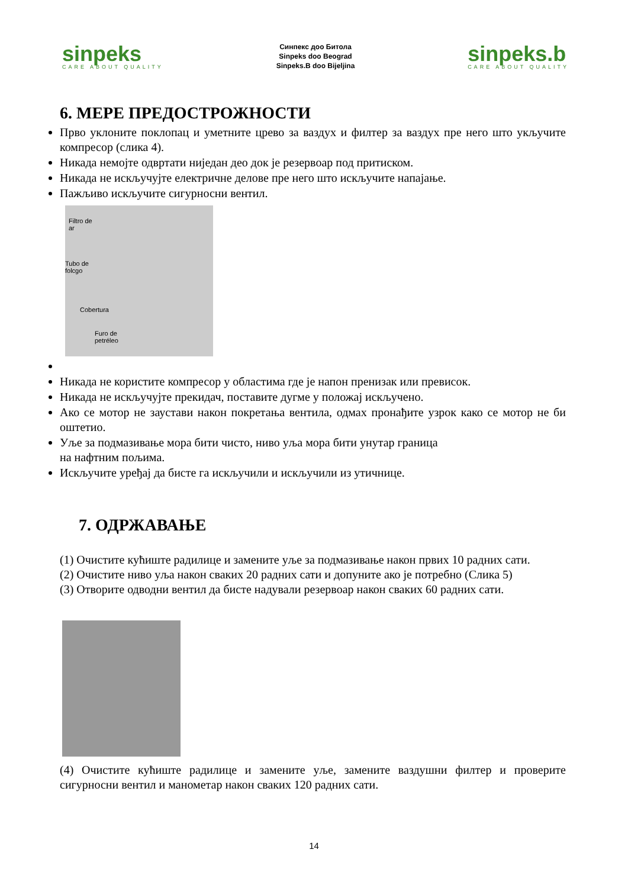sinpeks
CARE ABOUT QUALITY
Синпекс доо Битола
Sinpeks doo Beograd
Sinpeks.B doo Bijeljina
sinpeks.b
CARE ABOUT QUALITY
6. МЕРЕ ПРЕДОСТРОЖНОСТИ
Прво уклоните поклопац и уметните црево за ваздух и филтер за ваздух пре него што укључите компресор (слика 4).
Никада немојте одвртати ниједан део док је резервоар под притиском.
Никада не искључујте електричне делове пре него што искључите напајање.
Пажљиво искључите сигурносни вентил.
Filtro de
ar
Tubo de
folcgo
Cobertura
Furo de
petréleo
Никада не користите компресор у областима где је напон пренизак или превисок.
Никада не искључујте прекидач, поставите дугме у положај искључено.
Ако се мотор не заустави након покретања вентила, одмах пронађите узрок како се мотор не би оштетио.
Уље за подмазивање мора бити чисто, ниво уља мора бити унутар граница
на нафтним пољима.
Искључите уређај да бисте га искључили и искључили из утичнице.
7. ОДРЖАВАЊЕ
(1) Очистите кућиште радилице и замените уље за подмазивање након првих 10 радних сати.
(2) Очистите ниво уља након сваких 20 радних сати и допуните ако је потребно (Слика 5)
(3) Отворите одводни вентил да бисте надували резервоар након сваких 60 радних сати.
(4) Очистите кућиште радилице и замените уље, замените ваздушни филтер и проверите сигурносни вентил и манометар након сваких 120 радних сати.
14